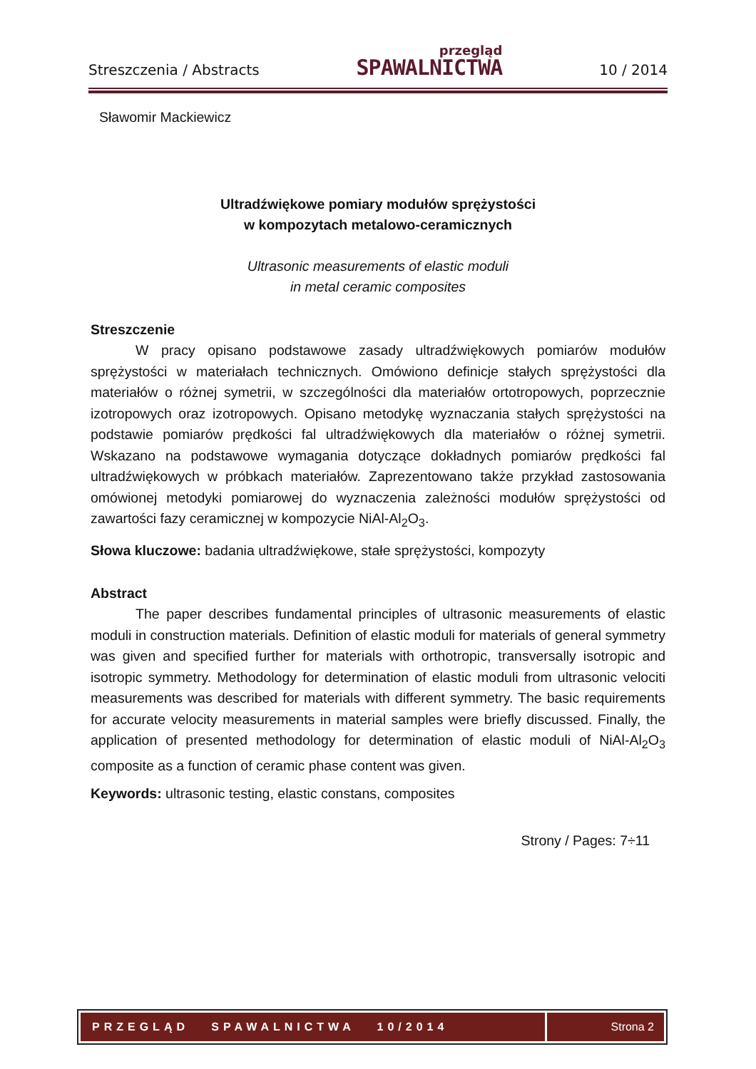Streszczenia / Abstracts
przegląd
SPAWALNICTWA
10 / 2014
Sławomir Mackiewicz
Ultradźwiękowe pomiary modułów sprężystości
w kompozytach metalowo-ceramicznych
Ultrasonic measurements of elastic moduli
in metal ceramic composites
Streszczenie
W pracy opisano podstawowe zasady ultradźwiękowych pomiarów modułów sprężystości w materiałach technicznych. Omówiono definicje stałych sprężystości dla materiałów o różnej symetrii, w szczególności dla materiałów ortotropowych, poprzecznie izotropowych oraz izotropowych. Opisano metodykę wyznaczania stałych sprężystości na podstawie pomiarów prędkości fal ultradźwiękowych dla materiałów o różnej symetrii. Wskazano na podstawowe wymagania dotyczące dokładnych pomiarów prędkości fal ultradźwiękowych w próbkach materiałów. Zaprezentowano także przykład zastosowania omówionej metodyki pomiarowej do wyznaczenia zależności modułów sprężystości od zawartości fazy ceramicznej w kompozycie NiAl-Al<sub>2</sub>O<sub>3</sub>.
Słowa kluczowe: badania ultradźwiękowe, stałe sprężystości, kompozyty
Abstract
The paper describes fundamental principles of ultrasonic measurements of elastic moduli in construction materials. Definition of elastic moduli for materials of general symmetry was given and specified further for materials with orthotropic, transversally isotropic and isotropic symmetry. Methodology for determination of elastic moduli from ultrasonic velociti measurements was described for materials with different symmetry. The basic requirements for accurate velocity measurements in material samples were briefly discussed. Finally, the application of presented methodology for determination of elastic moduli of NiAl-Al<sub>2</sub>O<sub>3</sub> composite as a function of ceramic phase content was given.
Keywords: ultrasonic testing, elastic constans, composites
Strony / Pages: 7÷11
PRZEGLĄD SPAWALNICTWA 10/2014
Strona 2